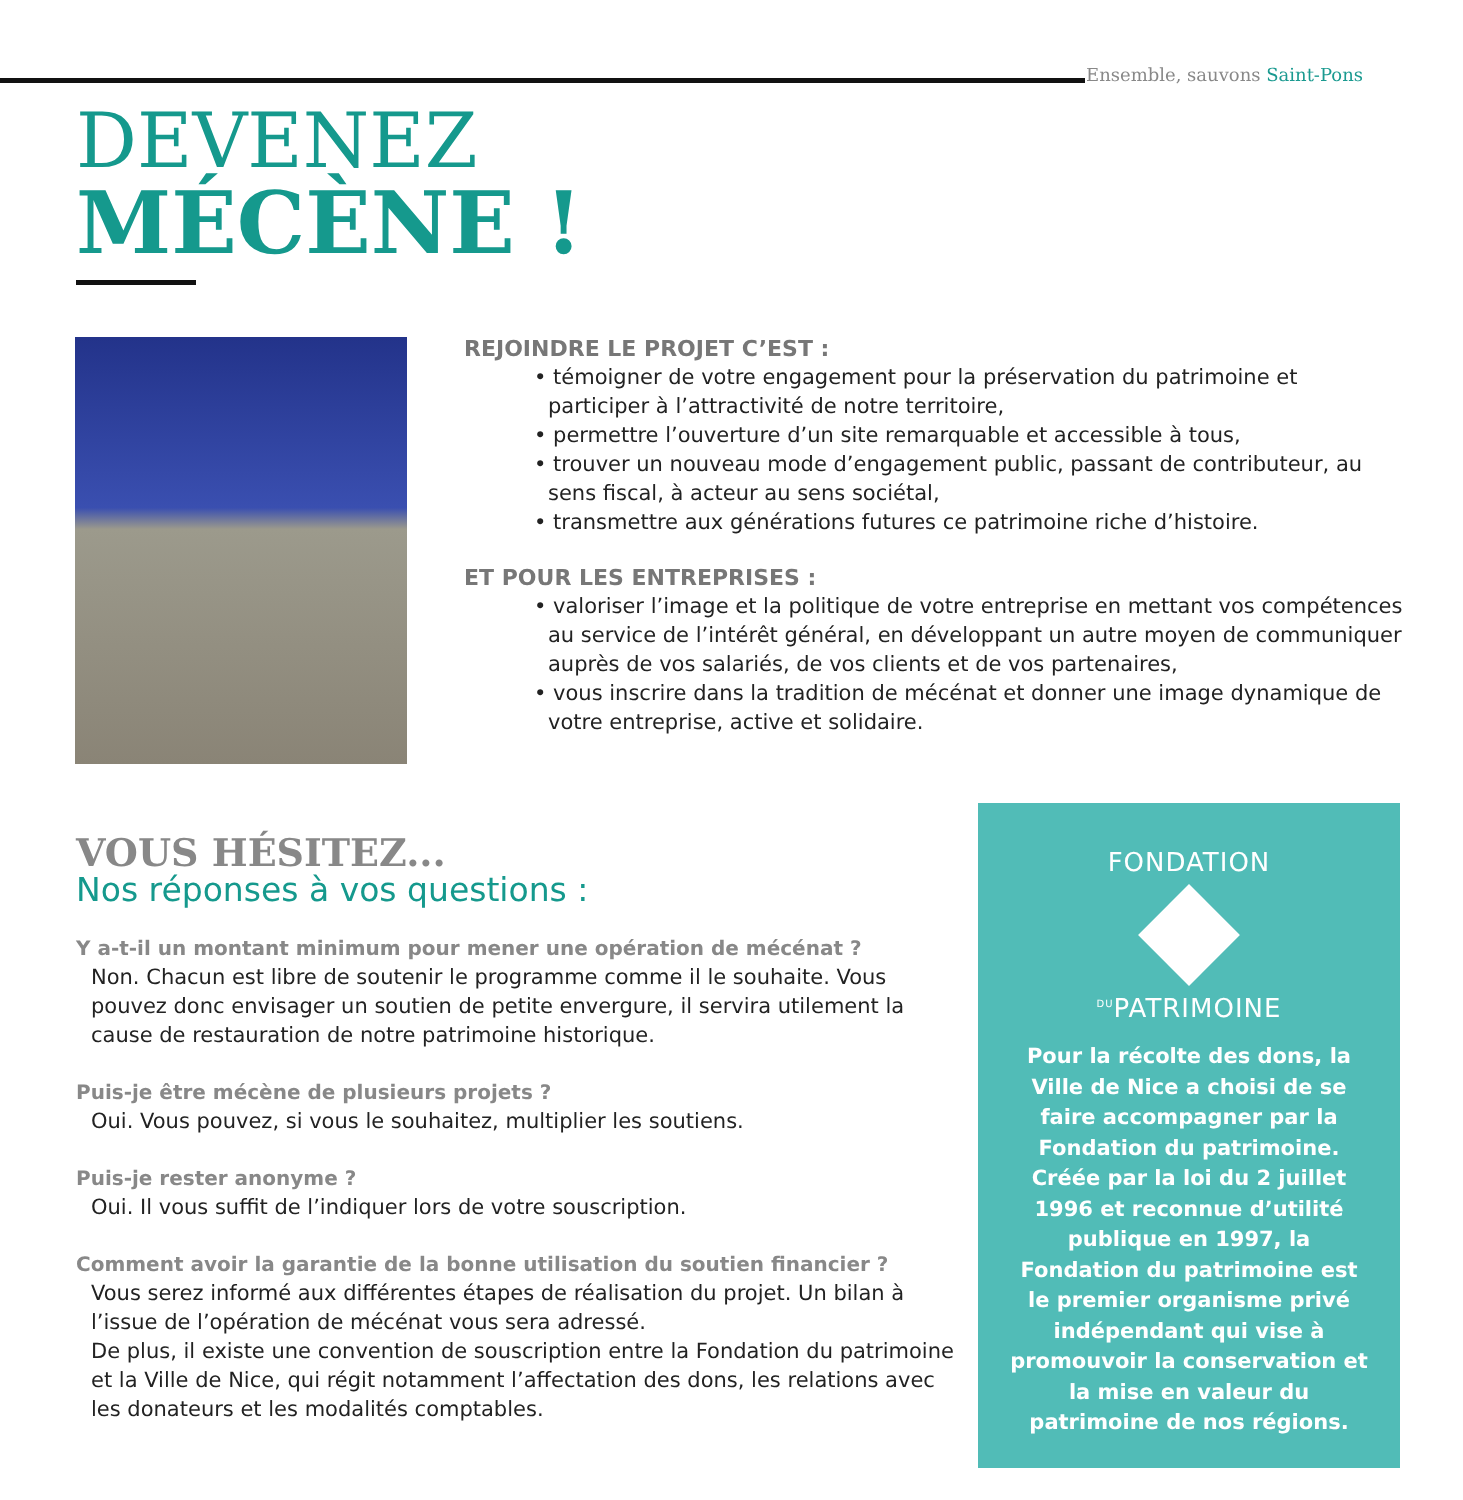Ensemble, sauvons Saint-Pons
DEVENEZ
MÉCÈNE !
REJOINDRE LE PROJET C’EST :
• témoigner de votre engagement pour la préservation du patrimoine et participer à l’attractivité de notre territoire,
• permettre l’ouverture d’un site remarquable et accessible à tous,
• trouver un nouveau mode d’engagement public, passant de contributeur, au sens fiscal, à acteur au sens sociétal,
• transmettre aux générations futures ce patrimoine riche d’histoire.
ET POUR LES ENTREPRISES :
• valoriser l’image et la politique de votre entreprise en mettant vos compétences au service de l’intérêt général, en développant un autre moyen de communiquer auprès de vos salariés, de vos clients et de vos partenaires,
• vous inscrire dans la tradition de mécénat et donner une image dynamique de votre entreprise, active et solidaire.
VOUS HÉSITEZ...
Nos réponses à vos questions :
Y a-t-il un montant minimum pour mener une opération de mécénat ?
Non. Chacun est libre de soutenir le programme comme il le souhaite. Vous pouvez donc envisager un soutien de petite envergure, il servira utilement la cause de restauration de notre patrimoine historique.
Puis-je être mécène de plusieurs projets ?
Oui. Vous pouvez, si vous le souhaitez, multiplier les soutiens.
Puis-je rester anonyme ?
Oui. Il vous suffit de l’indiquer lors de votre souscription.
Comment avoir la garantie de la bonne utilisation du soutien financier ?
Vous serez informé aux différentes étapes de réalisation du projet. Un bilan à l’issue de l’opération de mécénat vous sera adressé.
De plus, il existe une convention de souscription entre la Fondation du patrimoine et la Ville de Nice, qui régit notamment l’affectation des dons, les relations avec les donateurs et les modalités comptables.
FONDATION
<sup>DU</sup>PATRIMOINE
Pour la récolte des dons, la Ville de Nice a choisi de se faire accompagner par la Fondation du patrimoine. Créée par la loi du 2 juillet 1996 et reconnue d’utilité publique en 1997, la Fondation du patrimoine est le premier organisme privé indépendant qui vise à promouvoir la conservation et la mise en valeur du patrimoine de nos régions.